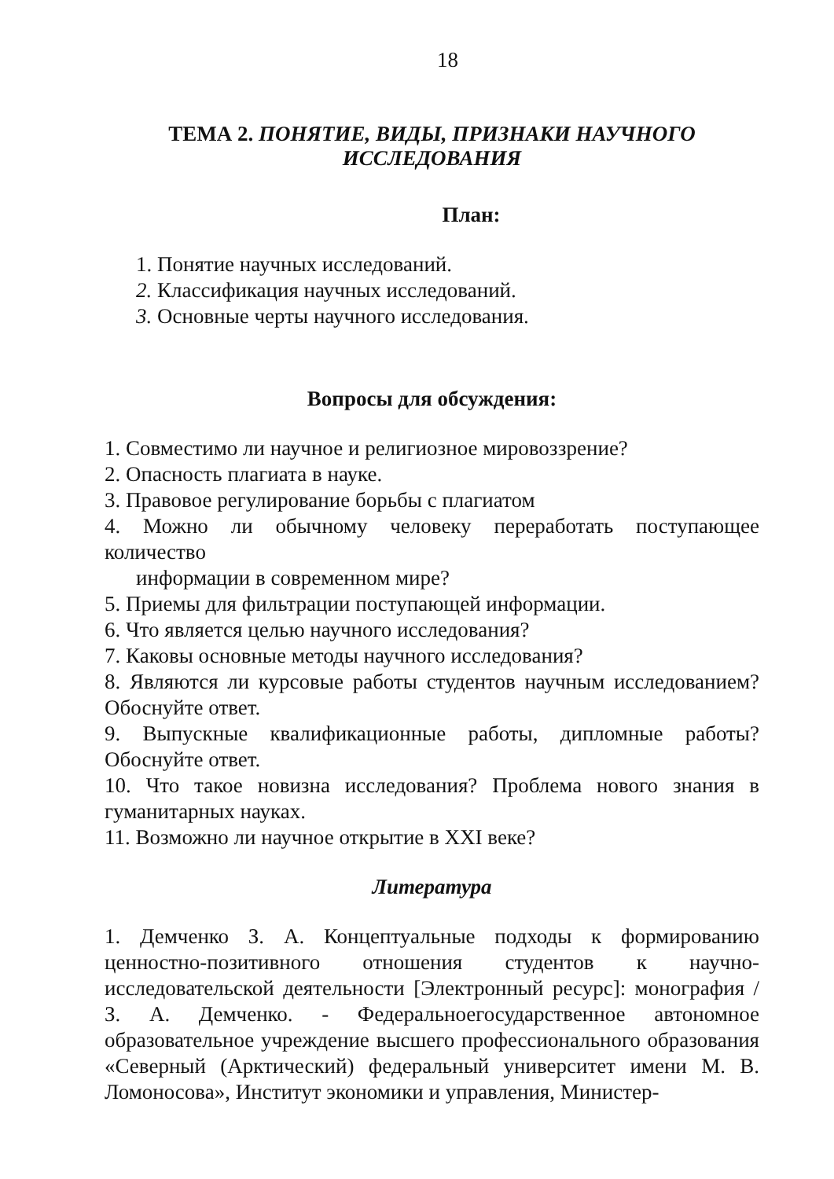18
ТЕМА 2. ПОНЯТИЕ, ВИДЫ, ПРИЗНАКИ НАУЧНОГО ИССЛЕДОВАНИЯ
План:
1. Понятие научных исследований.
2. Классификация научных исследований.
3. Основные черты научного исследования.
Вопросы для обсуждения:
1. Совместимо ли научное и религиозное мировоззрение?
2. Опасность плагиата в науке.
3. Правовое регулирование борьбы с плагиатом
4. Можно ли обычному человеку переработать поступающее количество
информации в современном мире?
5. Приемы для фильтрации поступающей информации.
6. Что является целью научного исследования?
7. Каковы основные методы научного исследования?
8. Являются ли курсовые работы студентов научным исследованием? Обоснуйте ответ.
9. Выпускные квалификационные работы, дипломные работы? Обоснуйте ответ.
10. Что такое новизна исследования? Проблема нового знания в гуманитарных науках.
11. Возможно ли научное открытие в XXI веке?
Литература
1. Демченко З. А. Концептуальные подходы к формированию ценностно-позитивного отношения студентов к научно-исследовательской деятельности [Электронный ресурс]: монография / З. А. Демченко. - Федеральноегосударственное автономное образовательное учреждение высшего профессионального образования «Северный (Арктический) федеральный университет имени М. В. Ломоносова», Институт экономики и управления, Министер-